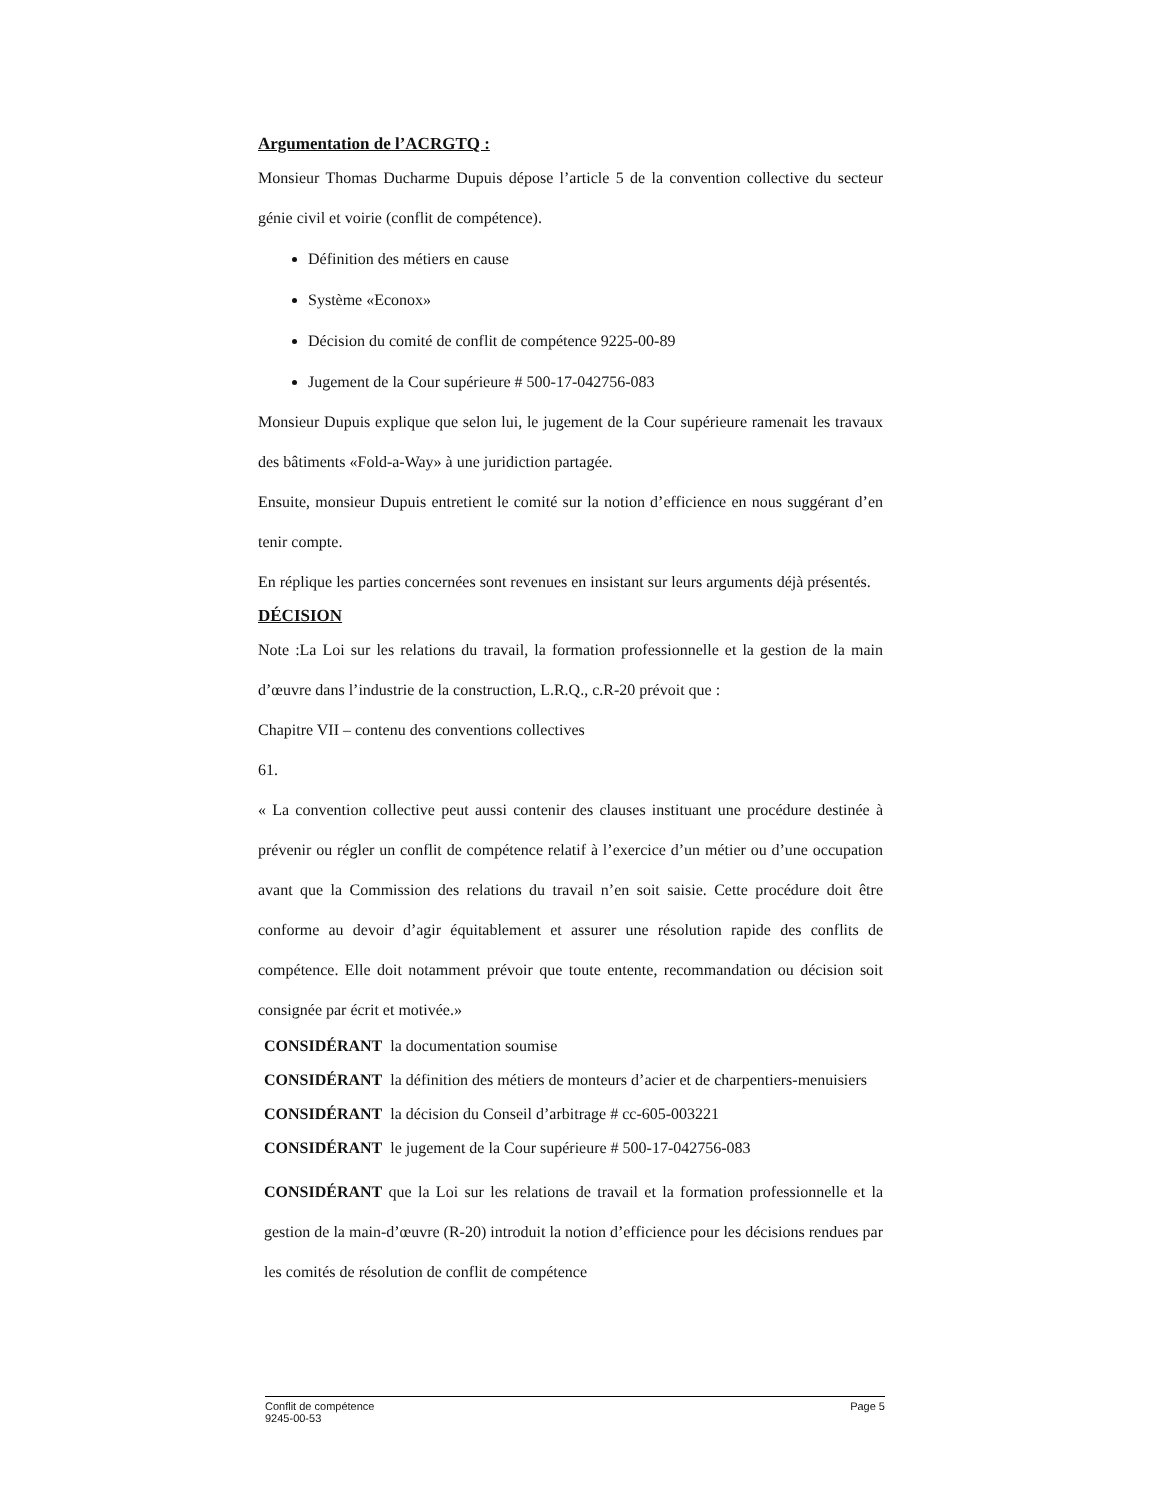Argumentation de l’ACRGTQ :
Monsieur Thomas Ducharme Dupuis dépose l’article 5 de la convention collective du secteur génie civil et voirie (conflit de compétence).
Définition des métiers en cause
Système «Econox»
Décision du comité de conflit de compétence 9225-00-89
Jugement de la Cour supérieure # 500-17-042756-083
Monsieur Dupuis explique que selon lui, le jugement de la Cour supérieure ramenait les travaux des bâtiments «Fold-a-Way» à une juridiction partagée.
Ensuite, monsieur Dupuis entretient le comité sur la notion d’efficience en nous suggérant d’en tenir compte.
En réplique les parties concernées sont revenues en insistant sur leurs arguments déjà présentés.
DÉCISION
Note :La Loi sur les relations du travail, la formation professionnelle et la gestion de la main d’œuvre dans l’industrie de la construction, L.R.Q., c.R-20 prévoit que :
Chapitre VII – contenu des conventions collectives
61.
« La convention collective peut aussi contenir des clauses instituant une procédure destinée à prévenir ou régler un conflit de compétence relatif à l’exercice d’un métier ou d’une occupation avant que la Commission des relations du travail n’en soit saisie. Cette procédure doit être conforme au devoir d’agir équitablement et assurer une résolution rapide des conflits de compétence. Elle doit notamment prévoir que toute entente, recommandation ou décision soit consignée par écrit et motivée.»
CONSIDÉRANT la documentation soumise
CONSIDÉRANT la définition des métiers de monteurs d’acier et de charpentiers-menuisiers
CONSIDÉRANT la décision du Conseil d’arbitrage # cc-605-003221
CONSIDÉRANT le jugement de la Cour supérieure # 500-17-042756-083
CONSIDÉRANT que la Loi sur les relations de travail et la formation professionnelle et la gestion de la main-d’œuvre (R-20) introduit la notion d’efficience pour les décisions rendues par les comités de résolution de conflit de compétence
Conflit de compétence
9245-00-53
Page 5